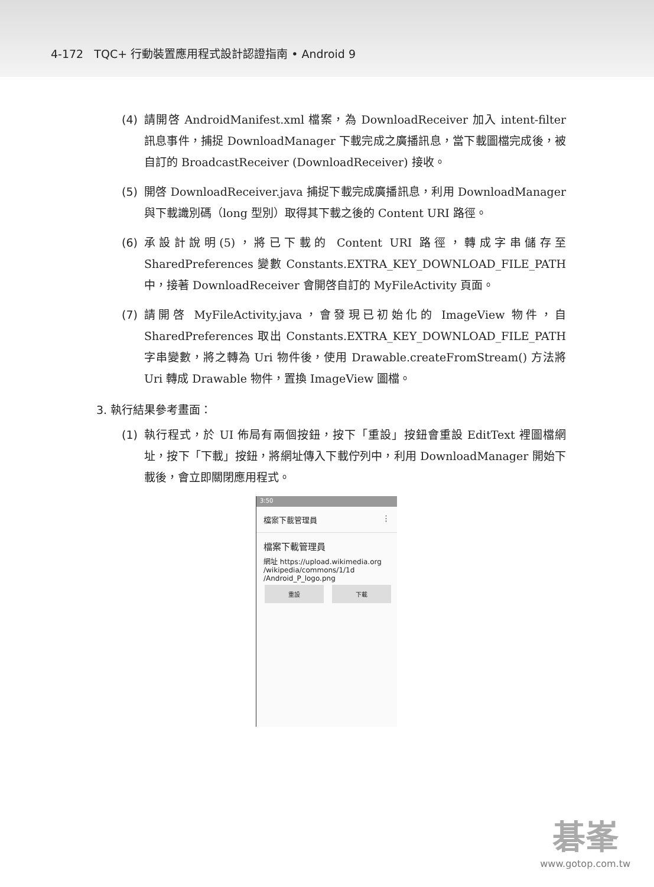4-172 TQC+ 行動裝置應用程式設計認證指南 • Android 9
(4) 請開啓 AndroidManifest.xml 檔案，為 DownloadReceiver 加入 intent-filter 訊息事件，捕捉 DownloadManager 下載完成之廣播訊息，當下載圖檔完成後，被自訂的 BroadcastReceiver (DownloadReceiver) 接收。
(5) 開啓 DownloadReceiver.java 捕捉下載完成廣播訊息，利用 DownloadManager 與下載識別碼（long 型別）取得其下載之後的 Content URI 路徑。
(6) 承設計說明(5)，將已下載的 Content URI 路徑，轉成字串儲存至 SharedPreferences 變數 Constants.EXTRA_KEY_DOWNLOAD_FILE_PATH 中，接著 DownloadReceiver 會開啓自訂的 MyFileActivity 頁面。
(7) 請開啓 MyFileActivity.java，會發現已初始化的 ImageView 物件，自 SharedPreferences 取出 Constants.EXTRA_KEY_DOWNLOAD_FILE_PATH 字串變數，將之轉為 Uri 物件後，使用 Drawable.createFromStream() 方法將 Uri 轉成 Drawable 物件，置換 ImageView 圖檔。
3. 執行結果參考畫面：
(1) 執行程式，於 UI 佈局有兩個按鈕，按下「重設」按鈕會重設 EditText 裡圖檔網址，按下「下載」按鈕，將網址傳入下載佇列中，利用 DownloadManager 開始下載後，會立即關閉應用程式。
3:50
檔案下載管理員 ⋮
檔案下載管理員
網址 https://upload.wikimedia.org /wikipedia/commons/1/1d /Android_P_logo.png
重設 下載
碁峯
www.gotop.com.tw